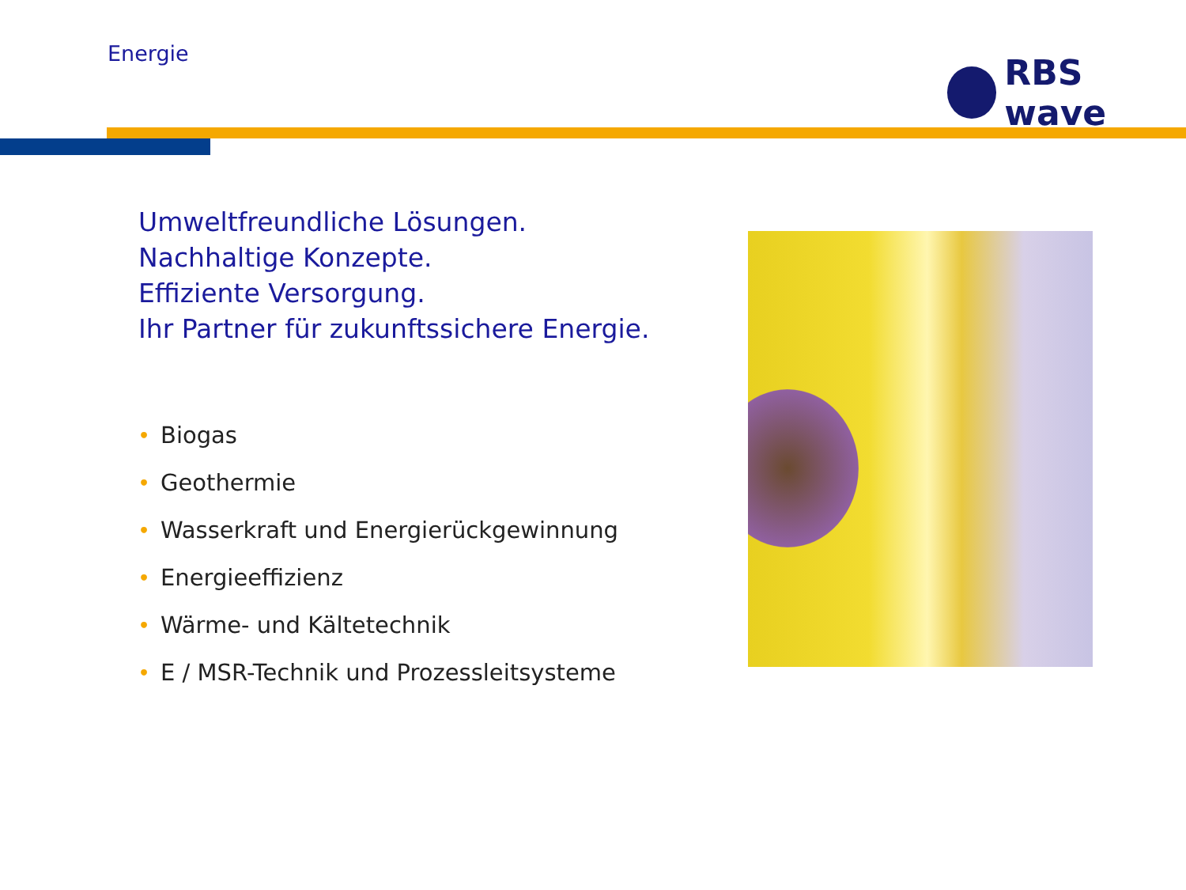Energie RBS wave
Umweltfreundliche Lösungen.
Nachhaltige Konzepte.
Effiziente Versorgung.
Ihr Partner für zukunftssichere Energie.
• Biogas
• Geothermie
• Wasserkraft und Energierückgewinnung
• Energieeffizienz
• Wärme- und Kältetechnik
• E / MSR-Technik und Prozessleitsysteme